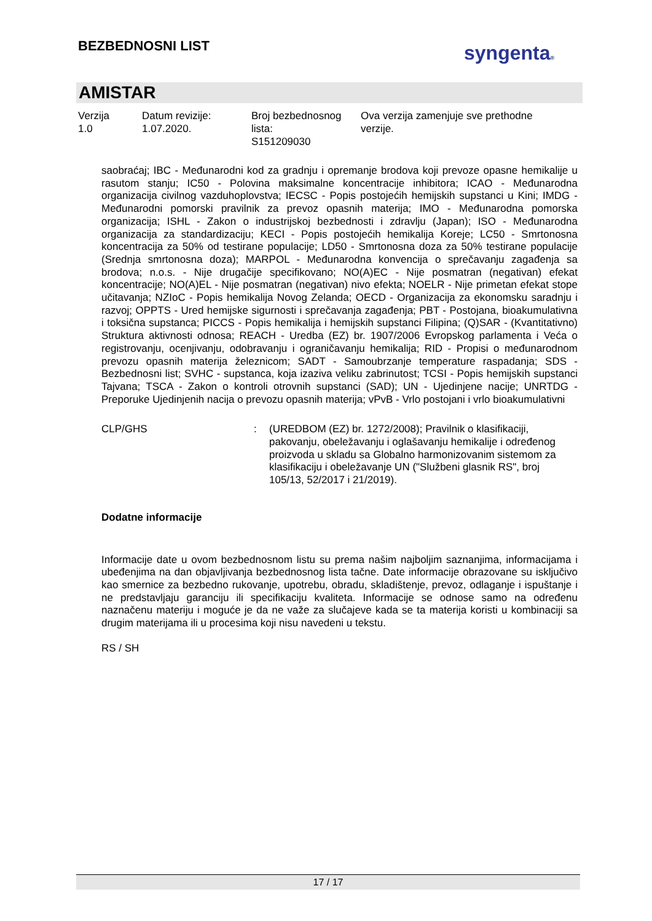BEZBEDNOSNI LIST syngenta®
AMISTAR
Verzija
1.0
Datum revizije:
1.07.2020.
Broj bezbednosnog
lista:
S151209030
Ova verzija zamenjuje sve prethodne
verzije.
saobraćaj; IBC - Međunarodni kod za gradnju i opremanje brodova koji prevoze opasne hemikalije u rasutom stanju; IC50 - Polovina maksimalne koncentracije inhibitora; ICAO - Međunarodna organizacija civilnog vazduhoplovstva; IECSC - Popis postojećih hemijskih supstanci u Kini; IMDG - Međunarodni pomorski pravilnik za prevoz opasnih materija; IMO - Međunarodna pomorska organizacija; ISHL - Zakon o industrijskoj bezbednosti i zdravlju (Japan); ISO - Međunarodna organizacija za standardizaciju; KECI - Popis postojećih hemikalija Koreje; LC50 - Smrtonosna koncentracija za 50% od testirane populacije; LD50 - Smrtonosna doza za 50% testirane populacije (Srednja smrtonosna doza); MARPOL - Međunarodna konvencija o sprečavanju zagađenja sa brodova; n.o.s. - Nije drugačije specifikovano; NO(A)EC - Nije posmatran (negativan) efekat koncentracije; NO(A)EL - Nije posmatran (negativan) nivo efekta; NOELR - Nije primetan efekat stope učitavanja; NZIoC - Popis hemikalija Novog Zelanda; OECD - Organizacija za ekonomsku saradnju i razvoj; OPPTS - Ured hemijske sigurnosti i sprečavanja zagađenja; PBT - Postojana, bioakumulativna i toksična supstanca; PICCS - Popis hemikalija i hemijskih supstanci Filipina; (Q)SAR - (Kvantitativno) Struktura aktivnosti odnosa; REACH - Uredba (EZ) br. 1907/2006 Evropskog parlamenta i Veća o registrovanju, ocenjivanju, odobravanju i ograničavanju hemikalija; RID - Propisi o međunarodnom prevozu opasnih materija železnicom; SADT - Samoubrzanje temperature raspadanja; SDS - Bezbednosni list; SVHC - supstanca, koja izaziva veliku zabrinutost; TCSI - Popis hemijskih supstanci Tajvana; TSCA - Zakon o kontroli otrovnih supstanci (SAD); UN - Ujedinjene nacije; UNRTDG - Preporuke Ujedinjenih nacija o prevozu opasnih materija; vPvB - Vrlo postojani i vrlo bioakumulativni
CLP/GHS : (UREDBOM (EZ) br. 1272/2008); Pravilnik o klasifikaciji, pakovanju, obeležavanju i oglašavanju hemikalije i određenog proizvoda u skladu sa Globalno harmonizovanim sistemom za klasifikaciju i obeležavanje UN ("Službeni glasnik RS", broj 105/13, 52/2017 i 21/2019).
Dodatne informacije
Informacije date u ovom bezbednosnom listu su prema našim najboljim saznanjima, informacijama i ubeđenjima na dan objavljivanja bezbednosnog lista tačne. Date informacije obrazovane su isključivo kao smernice za bezbedno rukovanje, upotrebu, obradu, skladištenje, prevoz, odlaganje i ispuštanje i ne predstavljaju garanciju ili specifikaciju kvaliteta. Informacije se odnose samo na određenu naznačenu materiju i moguće je da ne važe za slučajeve kada se ta materija koristi u kombinaciji sa drugim materijama ili u procesima koji nisu navedeni u tekstu.
RS / SH
17 / 17